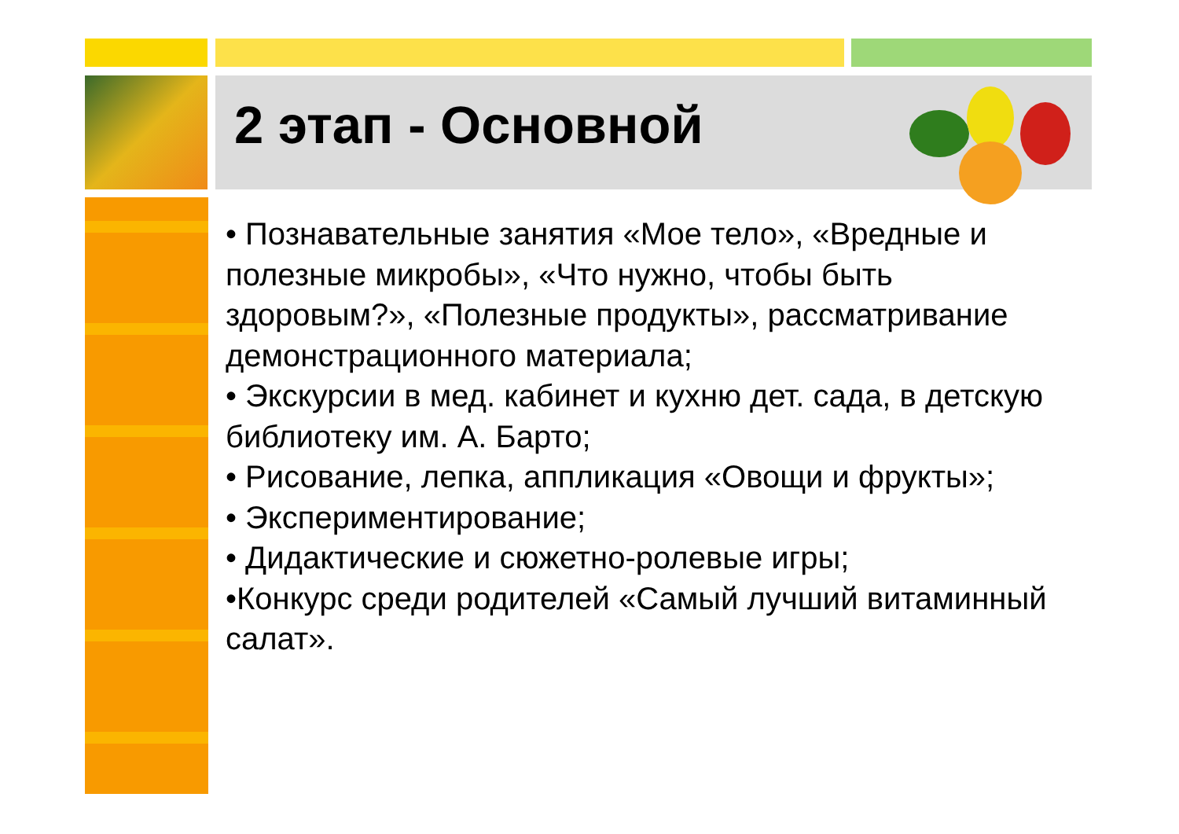2 этап - Основной
• Познавательные занятия «Мое тело», «Вредные и полезные микробы», «Что нужно, чтобы быть здоровым?», «Полезные продукты», рассматривание демонстрационного материала;
• Экскурсии в мед. кабинет и кухню дет. сада, в детскую библиотеку им. А. Барто;
• Рисование, лепка, аппликация «Овощи и фрукты»;
• Экспериментирование;
• Дидактические и сюжетно-ролевые игры;
•Конкурс среди родителей «Самый лучший витаминный салат».